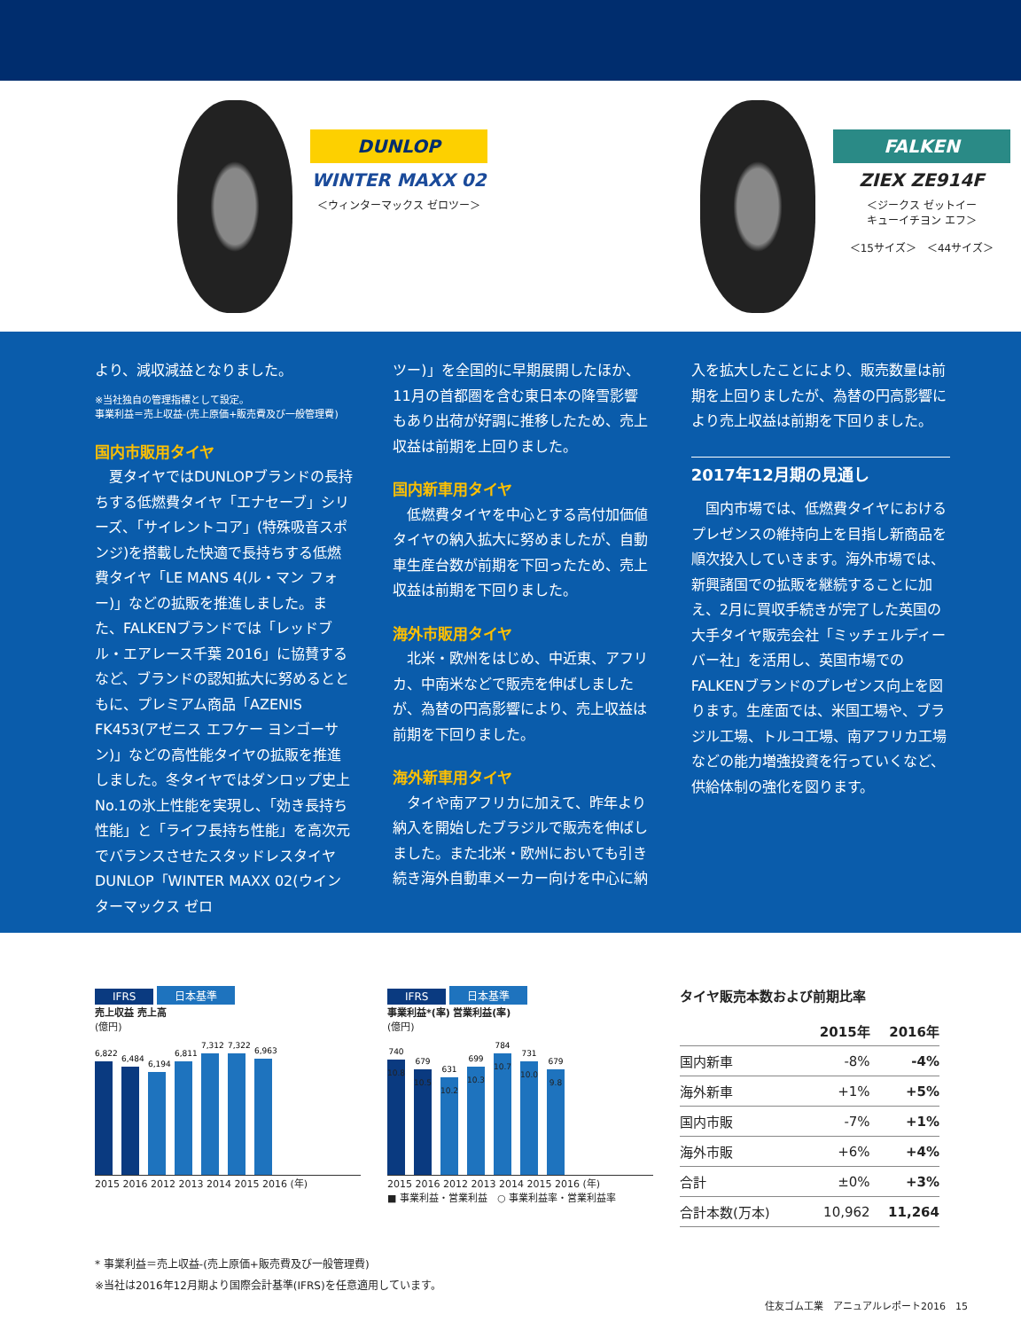DUNLOP
WINTER MAXX 02
＜ウィンターマックス ゼロツー＞
FALKEN
ZIEX ZE914F
＜ジークス ゼットイー
キューイチヨン エフ＞
＜15サイズ＞　＜44サイズ＞
より、減収減益となりました。
※当社独自の管理指標として設定。
事業利益＝売上収益-(売上原価+販売費及び一般管理費)
国内市販用タイヤ
　夏タイヤではDUNLOPブランドの長持ちする低燃費タイヤ「エナセーブ」シリーズ、「サイレントコア」(特殊吸音スポンジ)を搭載した快適で長持ちする低燃費タイヤ「LE MANS 4(ル・マン フォー)」などの拡販を推進しました。また、FALKENブランドでは「レッドブル・エアレース千葉 2016」に協賛するなど、ブランドの認知拡大に努めるとともに、プレミアム商品「AZENIS FK453(アゼニス エフケー ヨンゴーサン)」などの高性能タイヤの拡販を推進しました。冬タイヤではダンロップ史上No.1の氷上性能を実現し、「効き長持ち性能」と「ライフ長持ち性能」を高次元でバランスさせたスタッドレスタイヤDUNLOP「WINTER MAXX 02(ウインターマックス ゼロ
ツー)」を全国的に早期展開したほか、11月の首都圏を含む東日本の降雪影響もあり出荷が好調に推移したため、売上収益は前期を上回りました。
国内新車用タイヤ
　低燃費タイヤを中心とする高付加価値タイヤの納入拡大に努めましたが、自動車生産台数が前期を下回ったため、売上収益は前期を下回りました。
海外市販用タイヤ
　北米・欧州をはじめ、中近東、アフリカ、中南米などで販売を伸ばしましたが、為替の円高影響により、売上収益は前期を下回りました。
海外新車用タイヤ
　タイや南アフリカに加えて、昨年より納入を開始したブラジルで販売を伸ばしました。また北米・欧州においても引き続き海外自動車メーカー向けを中心に納
入を拡大したことにより、販売数量は前期を上回りましたが、為替の円高影響により売上収益は前期を下回りました。
2017年12月期の見通し
　国内市場では、低燃費タイヤにおけるプレゼンスの維持向上を目指し新商品を順次投入していきます。海外市場では、新興諸国での拡販を継続することに加え、2月に買収手続きが完了した英国の大手タイヤ販売会社「ミッチェルディーバー社」を活用し、英国市場でのFALKENブランドのプレゼンス向上を図ります。生産面では、米国工場や、ブラジル工場、トルコ工場、南アフリカ工場などの能力増強投資を行っていくなど、供給体制の強化を図ります。
IFRS 日本基準
売上収益 売上高
(億円)
6,822
6,484
6,194
6,811
7,312
7,322
6,963
2015 2016 2012 2013 2014 2015 2016 (年)
IFRS 日本基準
事業利益*(率) 営業利益(率)
(億円)
740 10.8
679 10.5
631 10.2
699 10.3
784 10.7
731 10.0
679 9.8
2015 2016 2012 2013 2014 2015 2016 (年)
■ 事業利益・営業利益　○ 事業利益率・営業利益率
タイヤ販売本数および前期比率
| | 2015年 | 2016年 |
| --- | --- | --- |
| 国内新車 | -8% | -4% |
| 海外新車 | +1% | +5% |
| 国内市販 | -7% | +1% |
| 海外市販 | +6% | +4% |
| 合計 | ±0% | +3% |
| 合計本数(万本) | 10,962 | 11,264 |
* 事業利益＝売上収益-(売上原価+販売費及び一般管理費)
※当社は2016年12月期より国際会計基準(IFRS)を任意適用しています。
住友ゴム工業　アニュアルレポート2016　15